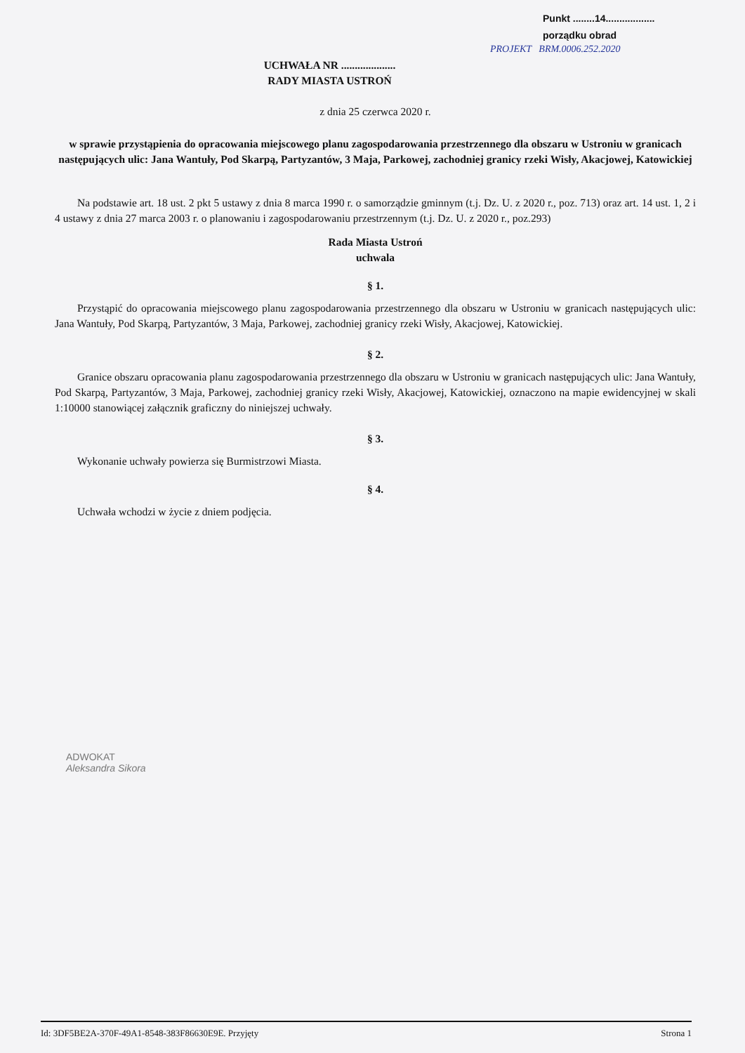Punkt ........14..................
porządku obrad
PROJEKT BRM.0006.252.2020
UCHWAŁA NR ....................
RADY MIASTA USTROŃ
z dnia 25 czerwca 2020 r.
w sprawie przystąpienia do opracowania miejscowego planu zagospodarowania przestrzennego dla obszaru w Ustroniu w granicach następujących ulic: Jana Wantuły, Pod Skarpą, Partyzantów, 3 Maja, Parkowej, zachodniej granicy rzeki Wisły, Akacjowej, Katowickiej
Na podstawie art. 18 ust. 2 pkt 5 ustawy z dnia 8 marca 1990 r. o samorządzie gminnym (t.j. Dz. U. z 2020 r., poz. 713) oraz art. 14 ust. 1, 2 i 4 ustawy z dnia 27 marca 2003 r. o planowaniu i zagospodarowaniu przestrzennym (t.j. Dz. U. z 2020 r., poz.293)
Rada Miasta Ustroń
uchwala
§ 1.
Przystąpić do opracowania miejscowego planu zagospodarowania przestrzennego dla obszaru w Ustroniu w granicach następujących ulic: Jana Wantuły, Pod Skarpą, Partyzantów, 3 Maja, Parkowej, zachodniej granicy rzeki Wisły, Akacjowej, Katowickiej.
§ 2.
Granice obszaru opracowania planu zagospodarowania przestrzennego dla obszaru w Ustroniu w granicach następujących ulic: Jana Wantuły, Pod Skarpą, Partyzantów, 3 Maja, Parkowej, zachodniej granicy rzeki Wisły, Akacjowej, Katowickiej, oznaczono na mapie ewidencyjnej w skali 1:10000 stanowiącej załącznik graficzny do niniejszej uchwały.
§ 3.
Wykonanie uchwały powierza się Burmistrzowi Miasta.
§ 4.
Uchwała wchodzi w życie z dniem podjęcia.
ADWOKAT
Aleksandra Sikora
Id: 3DF5BE2A-370F-49A1-8548-383F86630E9E. Przyjęty Strona 1